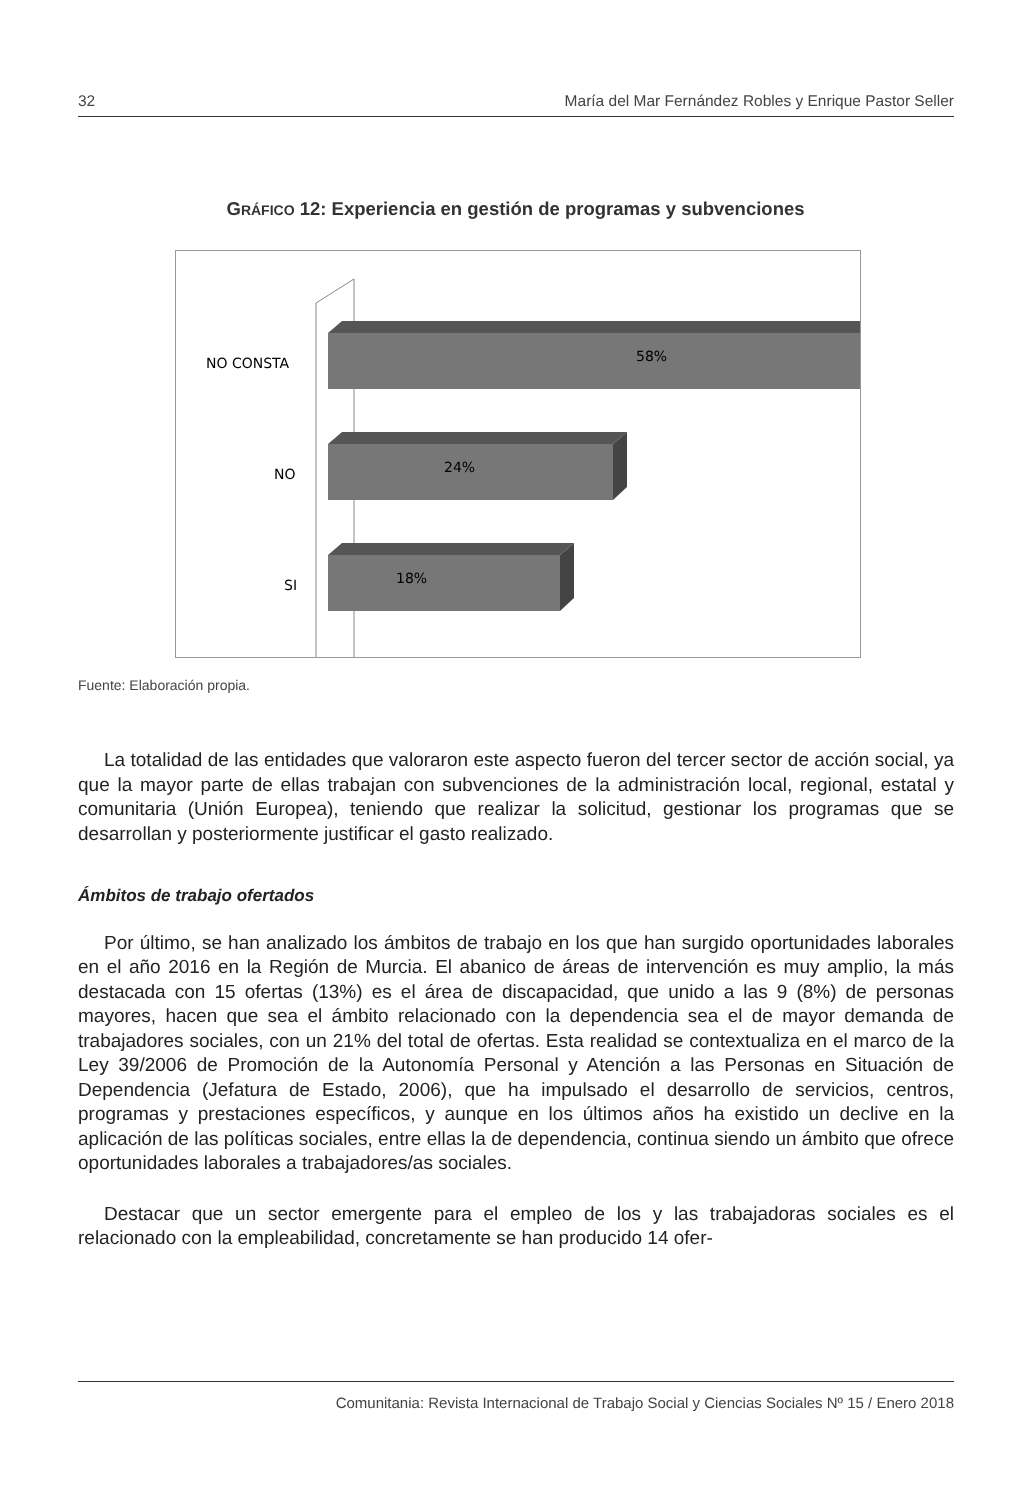32 María del Mar Fernández Robles y Enrique Pastor Seller
GRÁFICO 12: Experiencia en gestión de programas y subvenciones
58%
NO CONSTA
24%
NO
18%
SI
Fuente: Elaboración propia.
La totalidad de las entidades que valoraron este aspecto fueron del tercer sector de acción social, ya que la mayor parte de ellas trabajan con subvenciones de la administración local, regional, estatal y comunitaria (Unión Europea), teniendo que realizar la solicitud, gestionar los programas que se desarrollan y posteriormente justificar el gasto realizado.
Ámbitos de trabajo ofertados
Por último, se han analizado los ámbitos de trabajo en los que han surgido oportunidades laborales en el año 2016 en la Región de Murcia. El abanico de áreas de intervención es muy amplio, la más destacada con 15 ofertas (13%) es el área de discapacidad, que unido a las 9 (8%) de personas mayores, hacen que sea el ámbito relacionado con la dependencia sea el de mayor demanda de trabajadores sociales, con un 21% del total de ofertas. Esta realidad se contextualiza en el marco de la Ley 39/2006 de Promoción de la Autonomía Personal y Atención a las Personas en Situación de Dependencia (Jefatura de Estado, 2006), que ha impulsado el desarrollo de servicios, centros, programas y prestaciones específicos, y aunque en los últimos años ha existido un declive en la aplicación de las políticas sociales, entre ellas la de dependencia, continua siendo un ámbito que ofrece oportunidades laborales a trabajadores/as sociales.
Destacar que un sector emergente para el empleo de los y las trabajadoras sociales es el relacionado con la empleabilidad, concretamente se han producido 14 ofer-
Comunitania: Revista Internacional de Trabajo Social y Ciencias Sociales Nº 15 / Enero 2018